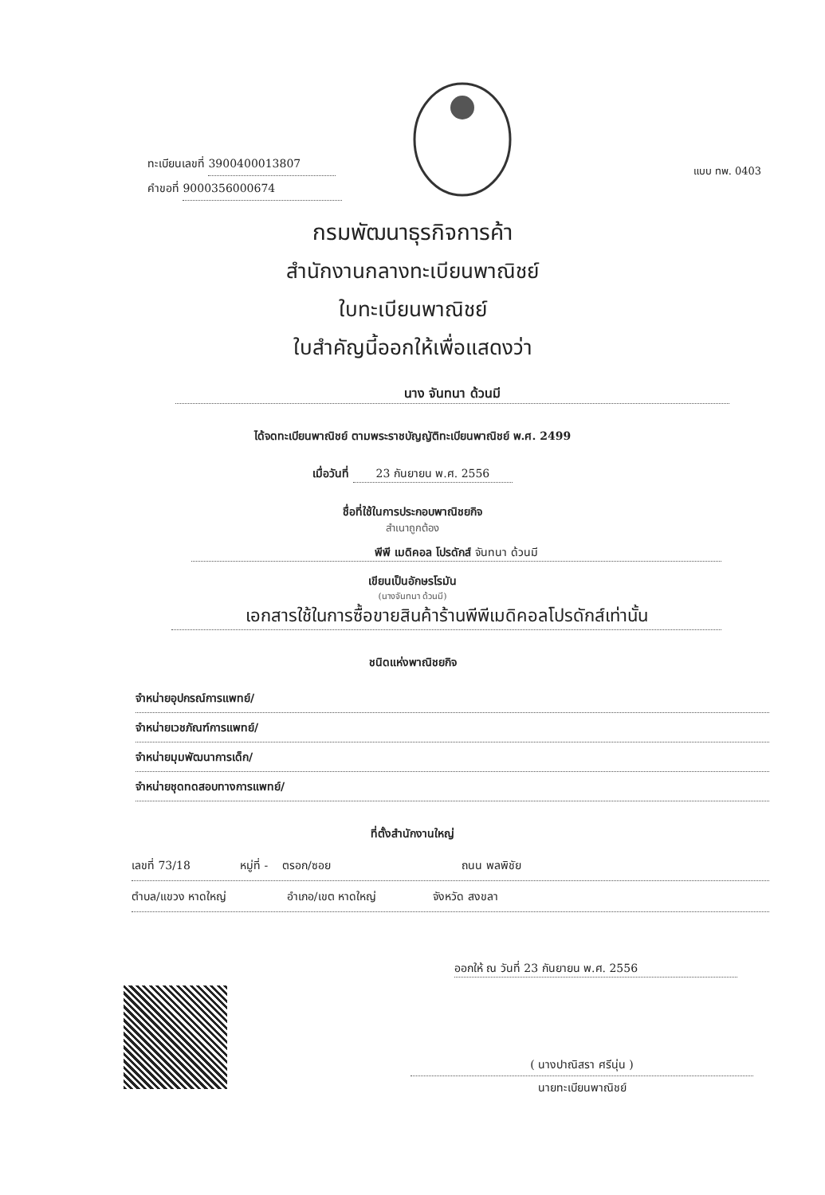ทะเบียนเลขที่ 3900400013807
คำขอที่ 9000356000674
แบบ ทพ. 0403
กรมพัฒนาธุรกิจการค้า
สำนักงานกลางทะเบียนพาณิชย์
ใบทะเบียนพาณิชย์
ใบสำคัญนี้ออกให้เพื่อแสดงว่า
นาง จันทนา ด้วนมี
ได้จดทะเบียนพาณิชย์ ตามพระราชบัญญัติทะเบียนพาณิชย์ พ.ศ. 2499
เมื่อวันที่ 23 กันยายน พ.ศ. 2556
ชื่อที่ใช้ในการประกอบพาณิชยกิจ
สำเนาถูกต้อง
พีพี เมดิคอล โปรดักส์ จันทนา ด้วนมี
เขียนเป็นอักษรโรมัน
(นางจันทนา ด้วนมี)
เอกสารใช้ในการซื้อขายสินค้าร้านพีพีเมดิคอลโปรดักส์เท่านั้น
ชนิดแห่งพาณิชยกิจ
จำหน่ายอุปกรณ์การแพทย์/
จำหน่ายเวชภัณฑ์การแพทย์/
จำหน่ายมุมพัฒนาการเด็ก/
จำหน่ายชุดทดสอบทางการแพทย์/
ที่ตั้งสำนักงานใหญ่
เลขที่ 73/18 หมู่ที่ - ตรอก/ซอย ถนน พลพิชัย
ตำบล/แขวง หาดใหญ่ อำเภอ/เขต หาดใหญ่ จังหวัด สงขลา
ออกให้ ณ วันที่ 23 กันยายน พ.ศ. 2556
( นางปาณิสรา ศรีนุ่น )
นายทะเบียนพาณิชย์